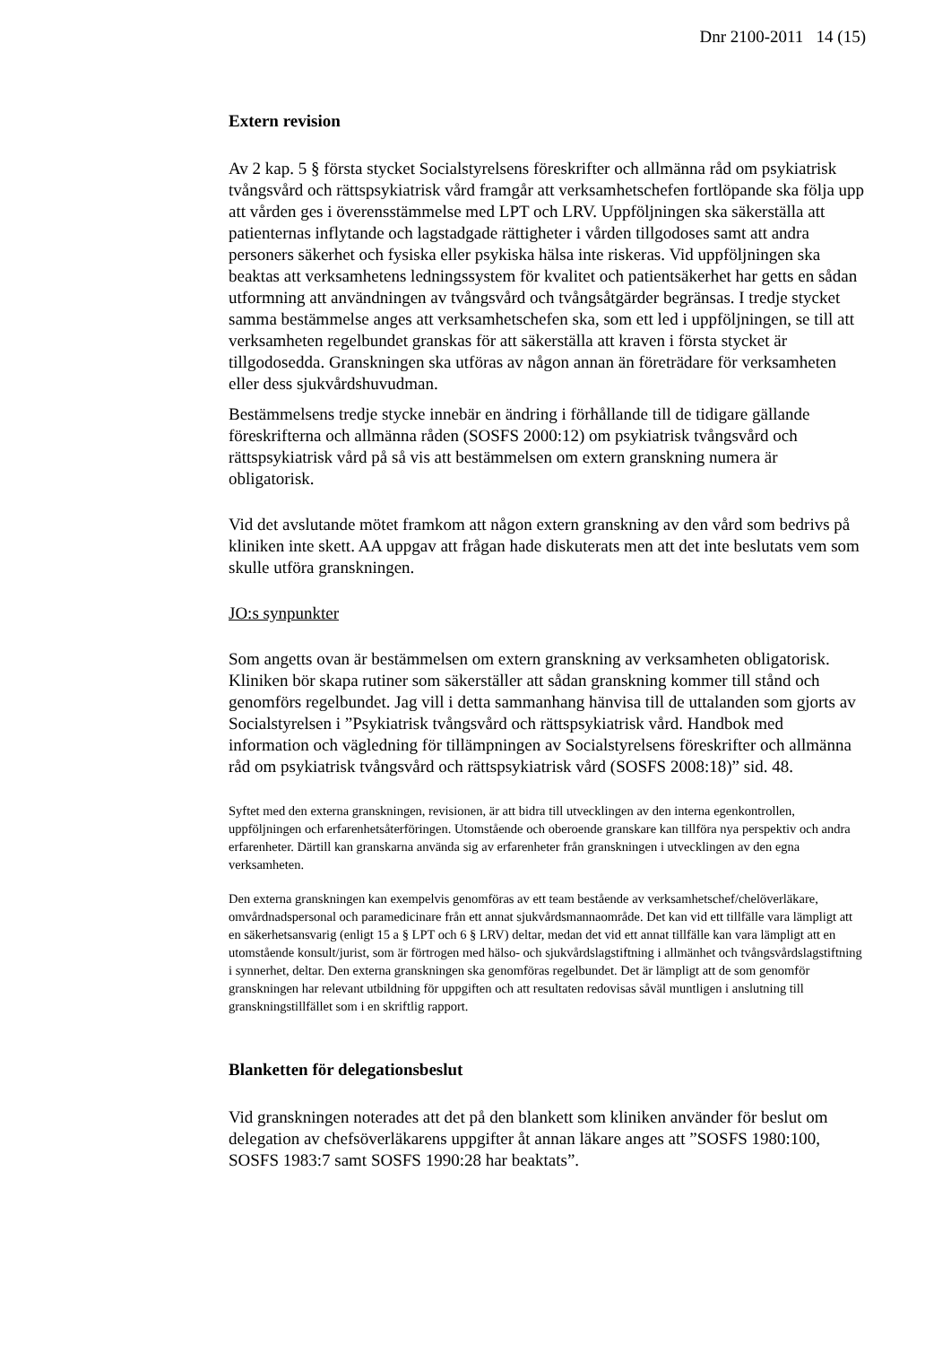Dnr 2100-2011 14 (15)
Extern revision
Av 2 kap. 5 § första stycket Socialstyrelsens föreskrifter och allmänna råd om psykiatrisk tvångsvård och rättspsykiatrisk vård framgår att verksamhetschefen fortlöpande ska följa upp att vården ges i överensstämmelse med LPT och LRV. Uppföljningen ska säkerställa att patienternas inflytande och lagstadgade rättigheter i vården tillgodoses samt att andra personers säkerhet och fysiska eller psykiska hälsa inte riskeras. Vid uppföljningen ska beaktas att verksamhetens ledningssystem för kvalitet och patientsäkerhet har getts en sådan utformning att användningen av tvångsvård och tvångsåtgärder begränsas. I tredje stycket samma bestämmelse anges att verksamhetschefen ska, som ett led i uppföljningen, se till att verksamheten regelbundet granskas för att säkerställa att kraven i första stycket är tillgodosedda. Granskningen ska utföras av någon annan än företrädare för verksamheten eller dess sjukvårdshuvudman.
Bestämmelsens tredje stycke innebär en ändring i förhållande till de tidigare gällande föreskrifterna och allmänna råden (SOSFS 2000:12) om psykiatrisk tvångsvård och rättspsykiatrisk vård på så vis att bestämmelsen om extern granskning numera är obligatorisk.
Vid det avslutande mötet framkom att någon extern granskning av den vård som bedrivs på kliniken inte skett. AA uppgav att frågan hade diskuterats men att det inte beslutats vem som skulle utföra granskningen.
JO:s synpunkter
Som angetts ovan är bestämmelsen om extern granskning av verksamheten obligatorisk. Kliniken bör skapa rutiner som säkerställer att sådan granskning kommer till stånd och genomförs regelbundet. Jag vill i detta sammanhang hänvisa till de uttalanden som gjorts av Socialstyrelsen i ”Psykiatrisk tvångsvård och rättspsykiatrisk vård. Handbok med information och vägledning för tillämpningen av Socialstyrelsens föreskrifter och allmänna råd om psykiatrisk tvångsvård och rättspsykiatrisk vård (SOSFS 2008:18)” sid. 48.
Syftet med den externa granskningen, revisionen, är att bidra till utvecklingen av den interna egenkontrollen, uppföljningen och erfarenhetsåterföringen. Utomstående och oberoende granskare kan tillföra nya perspektiv och andra erfarenheter. Därtill kan granskarna använda sig av erfarenheter från granskningen i utvecklingen av den egna verksamheten.
Den externa granskningen kan exempelvis genomföras av ett team bestående av verksamhetschef/chelöverläkare, omvårdnadspersonal och paramedicinare från ett annat sjukvårdsmannaområde. Det kan vid ett tillfälle vara lämpligt att en säkerhetsansvarig (enligt 15 a § LPT och 6 § LRV) deltar, medan det vid ett annat tillfälle kan vara lämpligt att en utomstående konsult/jurist, som är förtrogen med hälso- och sjukvårdslagstiftning i allmänhet och tvångsvårdslagstiftning i synnerhet, deltar. Den externa granskningen ska genomföras regelbundet. Det är lämpligt att de som genomför granskningen har relevant utbildning för uppgiften och att resultaten redovisas såväl muntligen i anslutning till granskningstillfället som i en skriftlig rapport.
Blanketten för delegationsbeslut
Vid granskningen noterades att det på den blankett som kliniken använder för beslut om delegation av chefsöverläkarens uppgifter åt annan läkare anges att ”SOSFS 1980:100, SOSFS 1983:7 samt SOSFS 1990:28 har beaktats”.